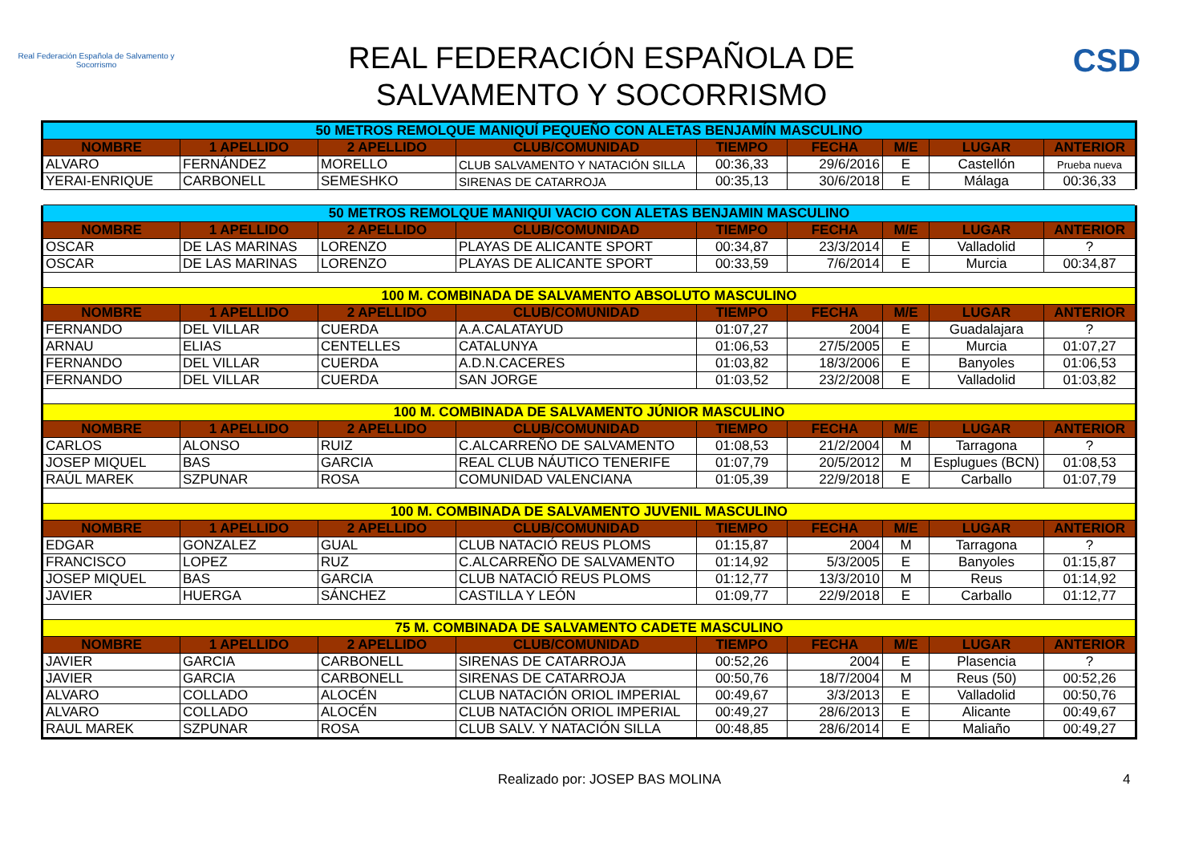Real Federación Española de Salvamento y Socorrismo
REAL FEDERACIÓN ESPAÑOLA DE
SALVAMENTO Y SOCORRISMO
CSD
| 50 METROS REMOLQUE MANIQUÍ PEQUEÑO CON ALETAS BENJAMÍN MASCULINO | | | | | | | | |
| NOMBRE | 1 APELLIDO | 2 APELLIDO | CLUB/COMUNIDAD | TIEMPO | FECHA | M/E | LUGAR | ANTERIOR |
| ALVARO | FERNÁNDEZ | MORELLO | CLUB SALVAMENTO Y NATACIÓN SILLA | 00:36,33 | 29/6/2016 | E | Castellón | Prueba nueva |
| YERAI-ENRIQUE | CARBONELL | SEMESHKO | SIRENAS DE CATARROJA | 00:35,13 | 30/6/2018 | E | Málaga | 00:36,33 |
| 50 METROS REMOLQUE MANIQUI VACIO CON ALETAS BENJAMIN MASCULINO | | | | | | | | |
| NOMBRE | 1 APELLIDO | 2 APELLIDO | CLUB/COMUNIDAD | TIEMPO | FECHA | M/E | LUGAR | ANTERIOR |
| OSCAR | DE LAS MARINAS | LORENZO | PLAYAS DE ALICANTE SPORT | 00:34,87 | 23/3/2014 | E | Valladolid | ? |
| OSCAR | DE LAS MARINAS | LORENZO | PLAYAS DE ALICANTE SPORT | 00:33,59 | 7/6/2014 | E | Murcia | 00:34,87 |
| 100 M. COMBINADA DE SALVAMENTO ABSOLUTO MASCULINO | | | | | | | | |
| NOMBRE | 1 APELLIDO | 2 APELLIDO | CLUB/COMUNIDAD | TIEMPO | FECHA | M/E | LUGAR | ANTERIOR |
| FERNANDO | DEL VILLAR | CUERDA | A.A.CALATAYUD | 01:07,27 | 2004 | E | Guadalajara | ? |
| ARNAU | ELIAS | CENTELLES | CATALUNYA | 01:06,53 | 27/5/2005 | E | Murcia | 01:07,27 |
| FERNANDO | DEL VILLAR | CUERDA | A.D.N.CACERES | 01:03,82 | 18/3/2006 | E | Banyoles | 01:06,53 |
| FERNANDO | DEL VILLAR | CUERDA | SAN JORGE | 01:03,52 | 23/2/2008 | E | Valladolid | 01:03,82 |
| 100 M. COMBINADA DE SALVAMENTO JÚNIOR MASCULINO | | | | | | | | |
| NOMBRE | 1 APELLIDO | 2 APELLIDO | CLUB/COMUNIDAD | TIEMPO | FECHA | M/E | LUGAR | ANTERIOR |
| CARLOS | ALONSO | RUIZ | C.ALCARREÑO DE SALVAMENTO | 01:08,53 | 21/2/2004 | M | Tarragona | ? |
| JOSEP MIQUEL | BAS | GARCIA | REAL CLUB NÁUTICO TENERIFE | 01:07,79 | 20/5/2012 | M | Esplugues (BCN) | 01:08,53 |
| RAÚL MAREK | SZPUNAR | ROSA | COMUNIDAD VALENCIANA | 01:05,39 | 22/9/2018 | E | Carballo | 01:07,79 |
| 100 M. COMBINADA DE SALVAMENTO JUVENIL MASCULINO | | | | | | | | |
| NOMBRE | 1 APELLIDO | 2 APELLIDO | CLUB/COMUNIDAD | TIEMPO | FECHA | M/E | LUGAR | ANTERIOR |
| EDGAR | GONZALEZ | GUAL | CLUB NATACIÓ REUS PLOMS | 01:15,87 | 2004 | M | Tarragona | ? |
| FRANCISCO | LOPEZ | RUZ | C.ALCARREÑO DE SALVAMENTO | 01:14,92 | 5/3/2005 | E | Banyoles | 01:15,87 |
| JOSEP MIQUEL | BAS | GARCIA | CLUB NATACIÓ REUS PLOMS | 01:12,77 | 13/3/2010 | M | Reus | 01:14,92 |
| JAVIER | HUERGA | SÁNCHEZ | CASTILLA Y LEÓN | 01:09,77 | 22/9/2018 | E | Carballo | 01:12,77 |
| 75 M. COMBINADA DE SALVAMENTO CADETE MASCULINO | | | | | | | | |
| NOMBRE | 1 APELLIDO | 2 APELLIDO | CLUB/COMUNIDAD | TIEMPO | FECHA | M/E | LUGAR | ANTERIOR |
| JAVIER | GARCIA | CARBONELL | SIRENAS DE CATARROJA | 00:52,26 | 2004 | E | Plasencia | ? |
| JAVIER | GARCIA | CARBONELL | SIRENAS DE CATARROJA | 00:50,76 | 18/7/2004 | M | Reus (50) | 00:52,26 |
| ALVARO | COLLADO | ALOCÉN | CLUB NATACIÓN ORIOL IMPERIAL | 00:49,67 | 3/3/2013 | E | Valladolid | 00:50,76 |
| ALVARO | COLLADO | ALOCÉN | CLUB NATACIÓN ORIOL IMPERIAL | 00:49,27 | 28/6/2013 | E | Alicante | 00:49,67 |
| RAUL MAREK | SZPUNAR | ROSA | CLUB SALV. Y NATACIÓN SILLA | 00:48,85 | 28/6/2014 | E | Maliaño | 00:49,27 |
Realizado por: JOSEP BAS MOLINA
4